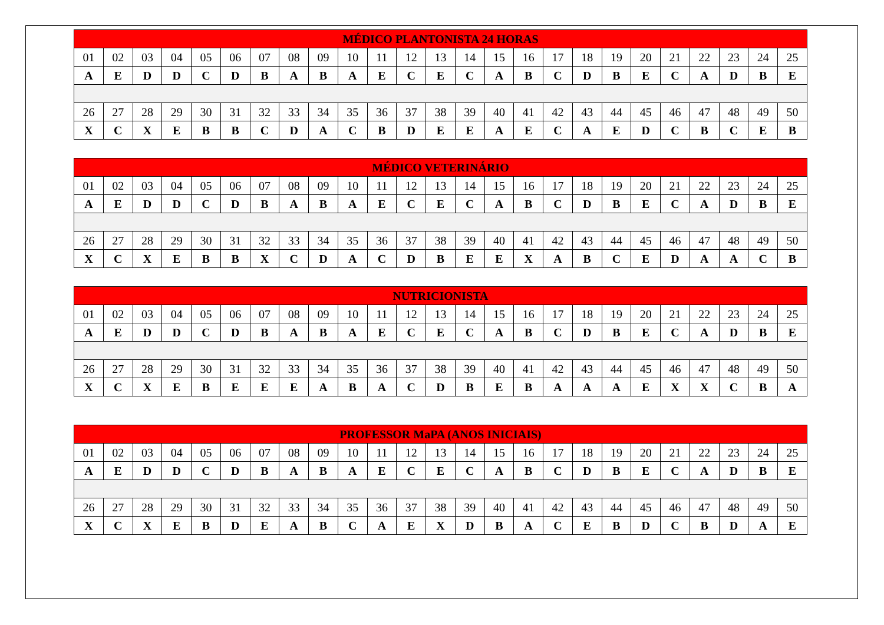| MÉDICO PLANTONISTA 24 HORAS | | | | | | | | | | | | | | | | | | | | | | | | |
| --- | --- | --- | --- | --- | --- | --- | --- | --- | --- | --- | --- | --- | --- | --- | --- | --- | --- | --- | --- | --- | --- | --- | --- | --- |
| 01 | 02 | 03 | 04 | 05 | 06 | 07 | 08 | 09 | 10 | 11 | 12 | 13 | 14 | 15 | 16 | 17 | 18 | 19 | 20 | 21 | 22 | 23 | 24 | 25 |
| A | E | D | D | C | D | B | A | B | A | E | C | E | C | A | B | C | D | B | E | C | A | D | B | E |
| 26 | 27 | 28 | 29 | 30 | 31 | 32 | 33 | 34 | 35 | 36 | 37 | 38 | 39 | 40 | 41 | 42 | 43 | 44 | 45 | 46 | 47 | 48 | 49 | 50 |
| X | C | X | E | B | B | C | D | A | C | B | D | E | E | A | E | C | A | E | D | C | B | C | E | B |
| MÉDICO VETERINÁRIO | | | | | | | | | | | | | | | | | | | | | | | | |
| --- | --- | --- | --- | --- | --- | --- | --- | --- | --- | --- | --- | --- | --- | --- | --- | --- | --- | --- | --- | --- | --- | --- | --- | --- |
| 01 | 02 | 03 | 04 | 05 | 06 | 07 | 08 | 09 | 10 | 11 | 12 | 13 | 14 | 15 | 16 | 17 | 18 | 19 | 20 | 21 | 22 | 23 | 24 | 25 |
| A | E | D | D | C | D | B | A | B | A | E | C | E | C | A | B | C | D | B | E | C | A | D | B | E |
| 26 | 27 | 28 | 29 | 30 | 31 | 32 | 33 | 34 | 35 | 36 | 37 | 38 | 39 | 40 | 41 | 42 | 43 | 44 | 45 | 46 | 47 | 48 | 49 | 50 |
| X | C | X | E | B | B | X | C | D | A | C | D | B | E | E | X | A | B | C | E | D | A | A | C | B |
| NUTRICIONISTA | | | | | | | | | | | | | | | | | | | | | | | | |
| --- | --- | --- | --- | --- | --- | --- | --- | --- | --- | --- | --- | --- | --- | --- | --- | --- | --- | --- | --- | --- | --- | --- | --- | --- |
| 01 | 02 | 03 | 04 | 05 | 06 | 07 | 08 | 09 | 10 | 11 | 12 | 13 | 14 | 15 | 16 | 17 | 18 | 19 | 20 | 21 | 22 | 23 | 24 | 25 |
| A | E | D | D | C | D | B | A | B | A | E | C | E | C | A | B | C | D | B | E | C | A | D | B | E |
| 26 | 27 | 28 | 29 | 30 | 31 | 32 | 33 | 34 | 35 | 36 | 37 | 38 | 39 | 40 | 41 | 42 | 43 | 44 | 45 | 46 | 47 | 48 | 49 | 50 |
| X | C | X | E | B | E | E | E | A | B | A | C | D | B | E | B | A | A | A | E | X | X | C | B | A |
| PROFESSOR MaPA (ANOS INICIAIS) | | | | | | | | | | | | | | | | | | | | | | | | |
| --- | --- | --- | --- | --- | --- | --- | --- | --- | --- | --- | --- | --- | --- | --- | --- | --- | --- | --- | --- | --- | --- | --- | --- | --- |
| 01 | 02 | 03 | 04 | 05 | 06 | 07 | 08 | 09 | 10 | 11 | 12 | 13 | 14 | 15 | 16 | 17 | 18 | 19 | 20 | 21 | 22 | 23 | 24 | 25 |
| A | E | D | D | C | D | B | A | B | A | E | C | E | C | A | B | C | D | B | E | C | A | D | B | E |
| 26 | 27 | 28 | 29 | 30 | 31 | 32 | 33 | 34 | 35 | 36 | 37 | 38 | 39 | 40 | 41 | 42 | 43 | 44 | 45 | 46 | 47 | 48 | 49 | 50 |
| X | C | X | E | B | D | E | A | B | C | A | E | X | D | B | A | C | E | B | D | C | B | D | A | E |